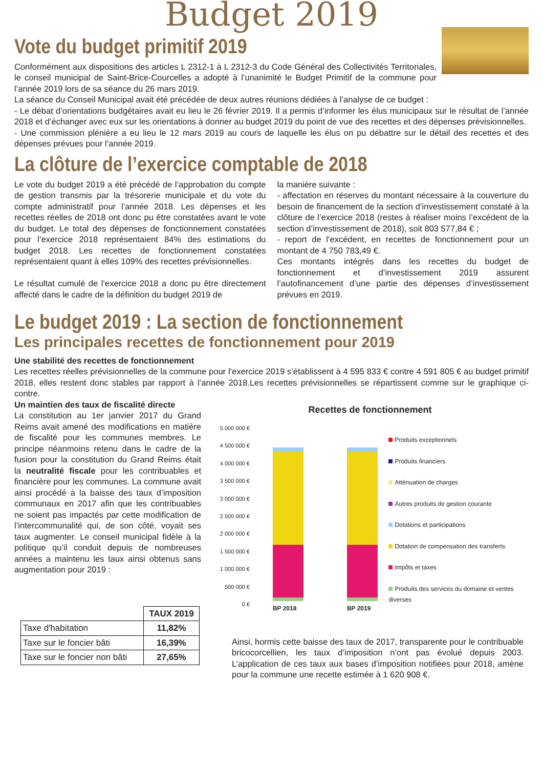Budget 2019
Vote du budget primitif 2019
Conformément aux dispositions des articles L 2312-1 à L 2312-3 du Code Général des Collectivités Territoriales, le conseil municipal de Saint-Brice-Courcelles a adopté à l’unanimité le Budget Primitif de la commune pour l’année 2019 lors de sa séance du 26 mars 2019.
La séance du Conseil Municipal avait été précédée de deux autres réunions dédiées à l’analyse de ce budget :
- Le débat d’orientations budgétaires avait eu lieu le 26 février 2019. Il a permis d’informer les élus municipaux sur le résultat de l’année 2018 et d’échanger avec eux sur les orientations à donner au budget 2019 du point de vue des recettes et des dépenses prévisionnelles.
- Une commission plénière a eu lieu le 12 mars 2019 au cours de laquelle les élus on pu débattre sur le détail des recettes et des dépenses prévues pour l’année 2019.
La clôture de l’exercice comptable de 2018
Le vote du budget 2019 a été précédé de l’approbation du compte de gestion transmis par la trésorerie municipale et du vote du compte administratif pour l’année 2018. Les dépenses et les recettes réelles de 2018 ont donc pu être constatées avant le vote du budget. Le total des dépenses de fonctionnement constatées pour l’exercice 2018 représentaient 84% des estimations du budget 2018. Les recettes de fonctionnement constatées représentaient quant à elles 109% des recettes prévisionnelles.
Le résultat cumulé de l’exercice 2018 a donc pu être directement affecté dans le cadre de la définition du budget 2019 de
la manière suivante :
- affectation en réserves du montant nécessaire à la couverture du besoin de financement de la section d’investissement constaté à la clôture de l’exercice 2018 (restes à réaliser moins l’excédent de la section d’investissement de 2018), soit 803 577,84 € ;
- report de l’excédent, en recettes de fonctionnement pour un montant de 4 750 783,49 €.
Ces montants intégrés dans les recettes du budget de fonctionnement et d’investissement 2019 assurent l’autofinancement d’une partie des dépenses d’investissement prévues en 2019.
Le budget 2019 : La section de fonctionnement
Les principales recettes de fonctionnement pour 2019
Une stabilité des recettes de fonctionnement
Les recettes réelles prévisionnelles de la commune pour l’exercice 2019 s’établissent à 4 595 833 € contre 4 591 805 € au budget primitif 2018, elles restent donc stables par rapport à l’année 2018.Les recettes prévisionnelles se répartissent comme sur le graphique ci-contre.
Un maintien des taux de fiscalité directe
La constitution au 1er janvier 2017 du Grand Reims avait amené des modifications en matière de fiscalité pour les communes membres. Le principe néanmoins retenu dans le cadre de la fusion pour la constitution du Grand Reims était la neutralité fiscale pour les contribuables et financière pour les communes. La commune avait ainsi procédé à la baisse des taux d’imposition communaux en 2017 afin que les contribuables ne soient pas impactés par cette modification de l’intercommunalité qui, de son côté, voyait ses taux augmenter. Le conseil municipal fidèle à la politique qu’il conduit depuis de nombreuses années a maintenu les taux ainsi obtenus sans augmentation pour 2019 :
| | TAUX 2019 |
| --- | --- |
| Taxe d'habitation | 11,82% |
| Taxe sur le foncier bâti | 16,39% |
| Taxe sur le foncier non bâti | 27,65% |
Recettes de fonctionnement
5 000 000 €
4 500 000 €
4 000 000 €
3 500 000 €
3 000 000 €
2 500 000 €
2 000 000 €
1 500 000 €
1 000 000 €
500 000 €
0 €
BP 2018 BP 2019
Produits exceptionnels
Produits financiers
Atténuation de charges
Autres produits de gestion courante
Dotations et participations
Dotation de compensation des transferts
Impôts et taxes
Produits des services du domaine et ventes diverses
Ainsi, hormis cette baisse des taux de 2017, transparente pour le contribuable bricocorcellien, les taux d’imposition n’ont pas évolué depuis 2003. L’application de ces taux aux bases d’imposition notifiées pour 2018, amène pour la commune une recette estimée à 1 620 908 €.